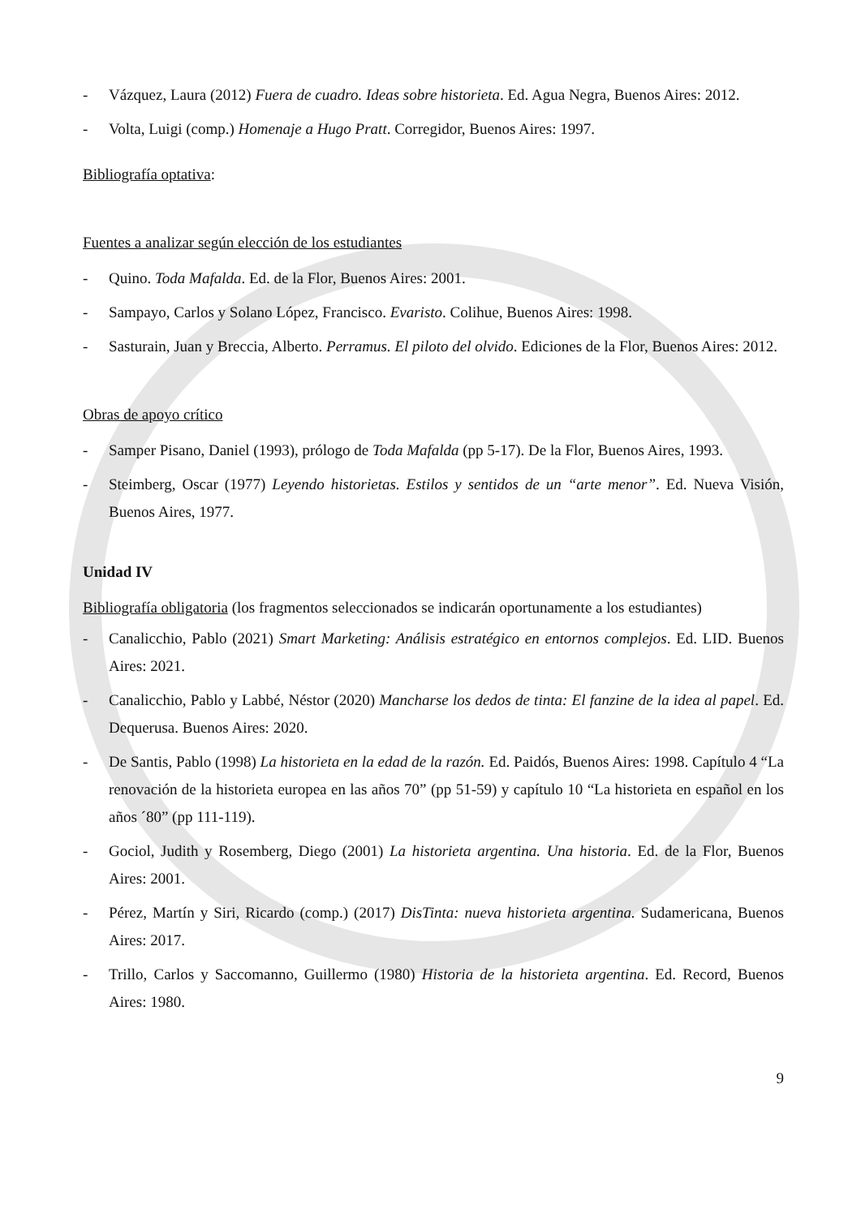- Vázquez, Laura (2012) Fuera de cuadro. Ideas sobre historieta. Ed. Agua Negra, Buenos Aires: 2012.
- Volta, Luigi (comp.) Homenaje a Hugo Pratt. Corregidor, Buenos Aires: 1997.
Bibliografía optativa:
Fuentes a analizar según elección de los estudiantes
- Quino. Toda Mafalda. Ed. de la Flor, Buenos Aires: 2001.
- Sampayo, Carlos y Solano López, Francisco. Evaristo. Colihue, Buenos Aires: 1998.
- Sasturain, Juan y Breccia, Alberto. Perramus. El piloto del olvido. Ediciones de la Flor, Buenos Aires: 2012.
Obras de apoyo crítico
- Samper Pisano, Daniel (1993), prólogo de Toda Mafalda (pp 5-17). De la Flor, Buenos Aires, 1993.
- Steimberg, Oscar (1977) Leyendo historietas. Estilos y sentidos de un “arte menor”. Ed. Nueva Visión, Buenos Aires, 1977.
Unidad IV
Bibliografía obligatoria (los fragmentos seleccionados se indicarán oportunamente a los estudiantes)
- Canalicchio, Pablo (2021) Smart Marketing: Análisis estratégico en entornos complejos. Ed. LID. Buenos Aires: 2021.
- Canalicchio, Pablo y Labbé, Néstor (2020) Mancharse los dedos de tinta: El fanzine de la idea al papel. Ed. Dequerusa. Buenos Aires: 2020.
- De Santis, Pablo (1998) La historieta en la edad de la razón. Ed. Paidós, Buenos Aires: 1998. Capítulo 4 “La renovación de la historieta europea en las años 70” (pp 51-59) y capítulo 10 “La historieta en español en los años ´80” (pp 111-119).
- Gociol, Judith y Rosemberg, Diego (2001) La historieta argentina. Una historia. Ed. de la Flor, Buenos Aires: 2001.
- Pérez, Martín y Siri, Ricardo (comp.) (2017) DisTinta: nueva historieta argentina. Sudamericana, Buenos Aires: 2017.
- Trillo, Carlos y Saccomanno, Guillermo (1980) Historia de la historieta argentina. Ed. Record, Buenos Aires: 1980.
9